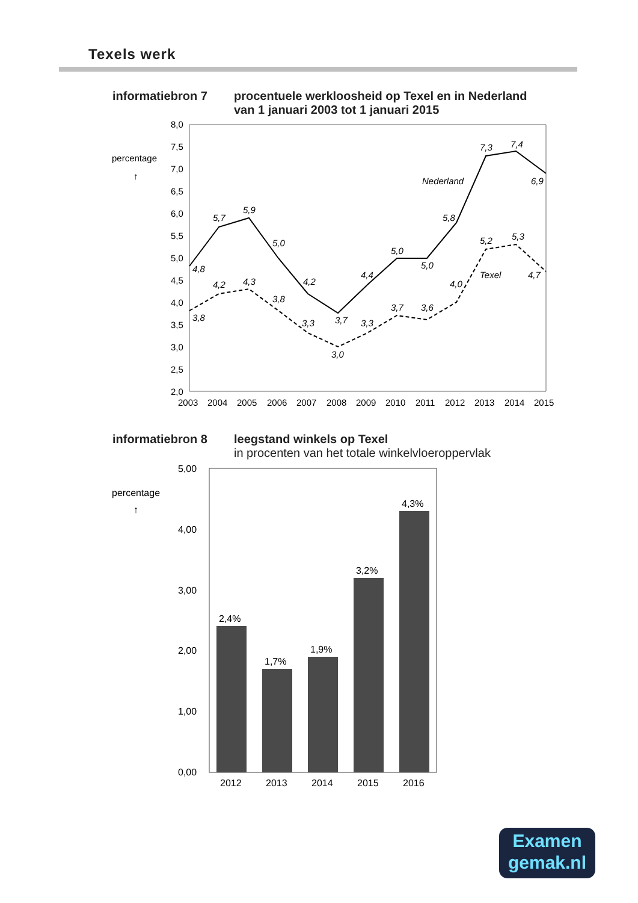Texels werk
informatiebron 7 procentuele werkloosheid op Texel en in Nederland van 1 januari 2003 tot 1 januari 2015
percentage
↑
8,0
7,5
7,0
6,5
6,0
5,5
5,0
4,5
4,0
3,5
3,0
2,5
2,0
2003
2004
2005
2006
2007
2008
2009
2010
2011
2012
2013
2014
2015
Nederland
Texel
4,8
5,7
5,9
5,0
4,2
3,7
4,4
5,0
5,0
5,8
7,3
7,4
6,9
3,8
4,2
4,3
3,8
3,3
3,0
3,3
3,7
3,6
4,0
5,2
5,3
4,7
informatiebron 8 leegstand winkels op Texel
in procenten van het totale winkelvloeroppervlak
percentage
↑
2,4%
1,7%
1,9%
3,2%
4,3%
5,00
4,00
3,00
2,00
1,00
0,00
2012
2013
2014
2015
2016
Examen
gemak.nl